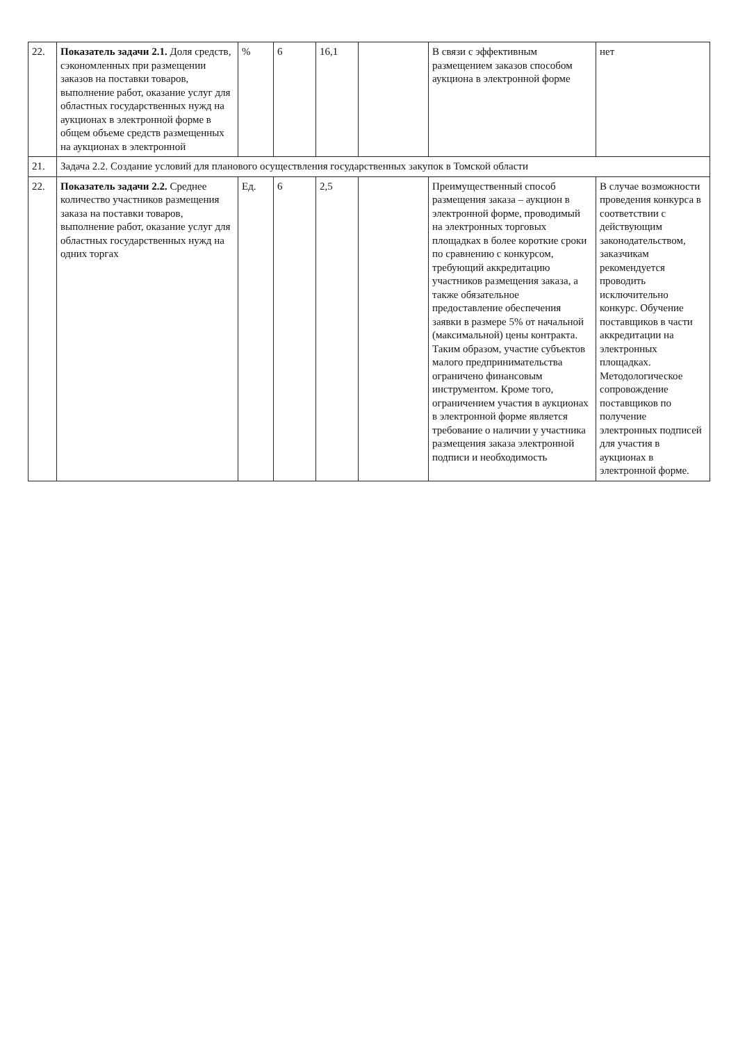| 22. | Показатель задачи 2.1. Доля средств, сэкономленных при размещении заказов на поставки товаров, выполнение работ, оказание услуг для областных государственных нужд на аукционах в электронной форме в общем объеме средств размещенных на аукционах в электронной | % | 6 | 16,1 | | В связи с эффективным размещением заказов способом аукциона в электронной форме | нет |
| 21. | Задача 2.2. Создание условий для планового осуществления государственных закупок в Томской области | | | | | | |
| 22. | Показатель задачи 2.2. Среднее количество участников размещения заказа на поставки товаров, выполнение работ, оказание услуг для областных государственных нужд на одних торгах | Ед. | 6 | 2,5 | | Преимущественный способ размещения заказа – аукцион в электронной форме, проводимый на электронных торговых площадках в более короткие сроки по сравнению с конкурсом, требующий аккредитацию участников размещения заказа, а также обязательное предоставление обеспечения заявки в размере 5% от начальной (максимальной) цены контракта. Таким образом, участие субъектов малого предпринимательства ограничено финансовым инструментом. Кроме того, ограничением участия в аукционах в электронной форме является требование о наличии у участника размещения заказа электронной подписи и необходимость | В случае возможности проведения конкурса в соответствии с действующим законодательством, заказчикам рекомендуется проводить исключительно конкурс. Обучение поставщиков в части аккредитации на электронных площадках. Методологическое сопровождение поставщиков по получение электронных подписей для участия в аукционах в электронной форме. |